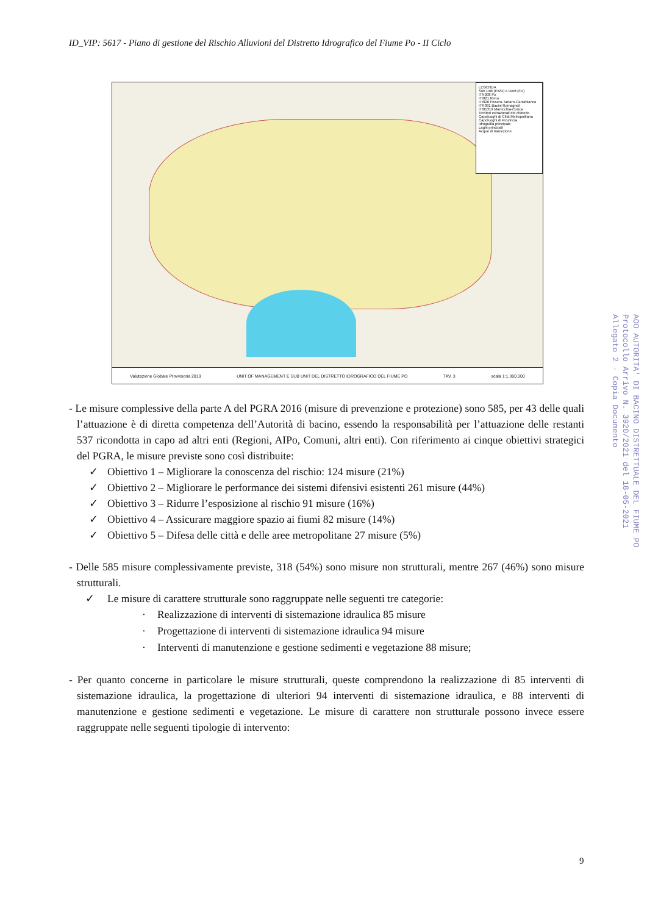ID_VIP: 5617 - Piano di gestione del Rischio Alluvioni del Distretto Idrografico del Fiume Po - II Ciclo
LEGENDA
Sub Unit (FWD) e UoM (FD)
ITN008 Po
ITI021 Reno
ITI026 Fissero-Tartaro-Canalbianco
ITR081 Bacini Romagnoli
ITI01319 Marecchia-Conca
Territori extrazonali del distretto
Capoluoghi di Città Metropolitana
Capoluoghi di Provincia
Idrografia principale
Laghi principali
Acque di transizione
Valutazione Globale Provvisoria 2019 UNIT OF MANAGEMENT E SUB UNIT DEL DISTRETTO IDROGRAFICO DEL FIUME PO TAV. 3 scala 1:1.300.000
AOO AUTORITA' DI BACINO DISTRETTUALE DEL FIUME PO
Protocollo Arrivo N. 3920/2021 del 18-05-2021
Allegato 2 - Copia Documento
- Le misure complessive della parte A del PGRA 2016 (misure di prevenzione e protezione) sono 585, per 43 delle quali l’attuazione è di diretta competenza dell’Autorità di bacino, essendo la responsabilità per l’attuazione delle restanti 537 ricondotta in capo ad altri enti (Regioni, AIPo, Comuni, altri enti). Con riferimento ai cinque obiettivi strategici del PGRA, le misure previste sono così distribuite:
✓ Obiettivo 1 – Migliorare la conoscenza del rischio: 124 misure (21%)
✓ Obiettivo 2 – Migliorare le performance dei sistemi difensivi esistenti 261 misure (44%)
✓ Obiettivo 3 – Ridurre l’esposizione al rischio 91 misure (16%)
✓ Obiettivo 4 – Assicurare maggiore spazio ai fiumi 82 misure (14%)
✓ Obiettivo 5 – Difesa delle città e delle aree metropolitane 27 misure (5%)
- Delle 585 misure complessivamente previste, 318 (54%) sono misure non strutturali, mentre 267 (46%) sono misure strutturali.
✓ Le misure di carattere strutturale sono raggruppate nelle seguenti tre categorie:
· Realizzazione di interventi di sistemazione idraulica 85 misure
· Progettazione di interventi di sistemazione idraulica 94 misure
· Interventi di manutenzione e gestione sedimenti e vegetazione 88 misure;
- Per quanto concerne in particolare le misure strutturali, queste comprendono la realizzazione di 85 interventi di sistemazione idraulica, la progettazione di ulteriori 94 interventi di sistemazione idraulica, e 88 interventi di manutenzione e gestione sedimenti e vegetazione. Le misure di carattere non strutturale possono invece essere raggruppate nelle seguenti tipologie di intervento:
9